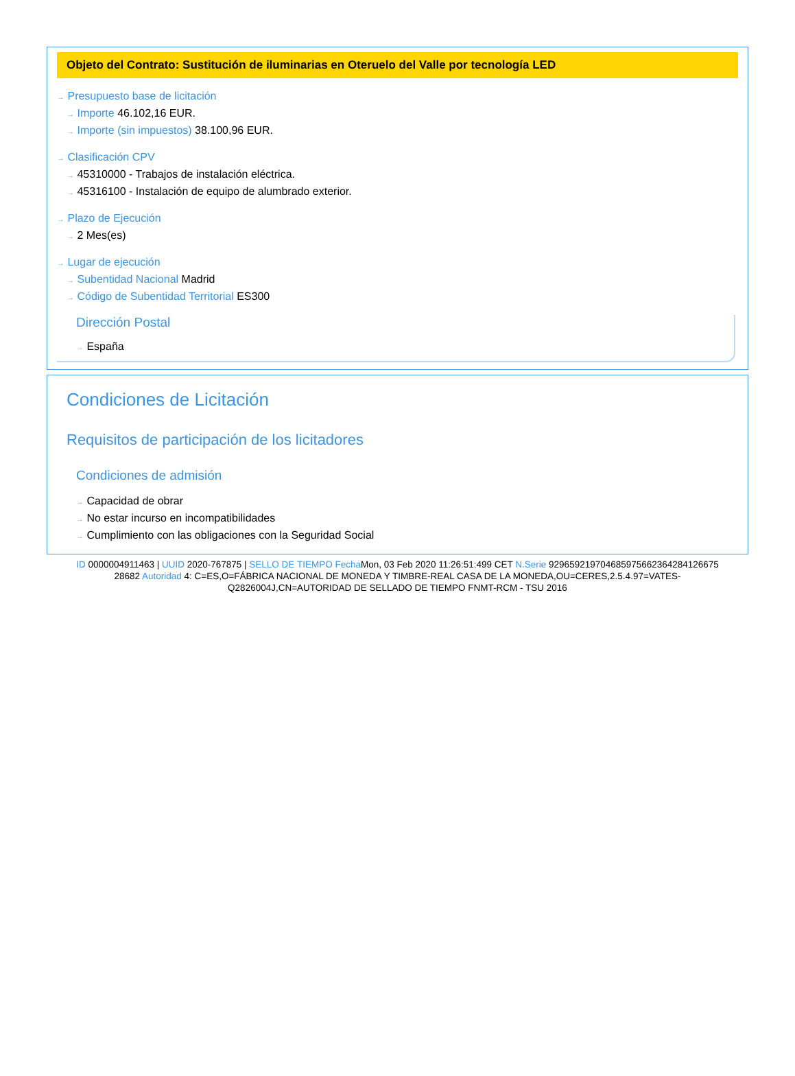Objeto del Contrato: Sustitución de iluminarias en Oteruelo del Valle por tecnología LED
→ Presupuesto base de licitación
→ Importe 46.102,16 EUR.
→ Importe (sin impuestos) 38.100,96 EUR.
→ Clasificación CPV
→ 45310000 - Trabajos de instalación eléctrica.
→ 45316100 - Instalación de equipo de alumbrado exterior.
→ Plazo de Ejecución
→ 2 Mes(es)
→ Lugar de ejecución
→ Subentidad Nacional Madrid
→ Código de Subentidad Territorial ES300
Dirección Postal
→ España
Condiciones de Licitación
Requisitos de participación de los licitadores
Condiciones de admisión
→ Capacidad de obrar
→ No estar incurso en incompatibilidades
→ Cumplimiento con las obligaciones con la Seguridad Social
ID 0000004911463 | UUID 2020-767875 | SELLO DE TIEMPO Fecha Mon, 03 Feb 2020 11:26:51:499 CET N.Serie 929659219704685975662364284126675 28682 Autoridad 4: C=ES,O=FÁBRICA NACIONAL DE MONEDA Y TIMBRE-REAL CASA DE LA MONEDA,OU=CERES,2.5.4.97=VATES-Q2826004J,CN=AUTORIDAD DE SELLADO DE TIEMPO FNMT-RCM - TSU 2016